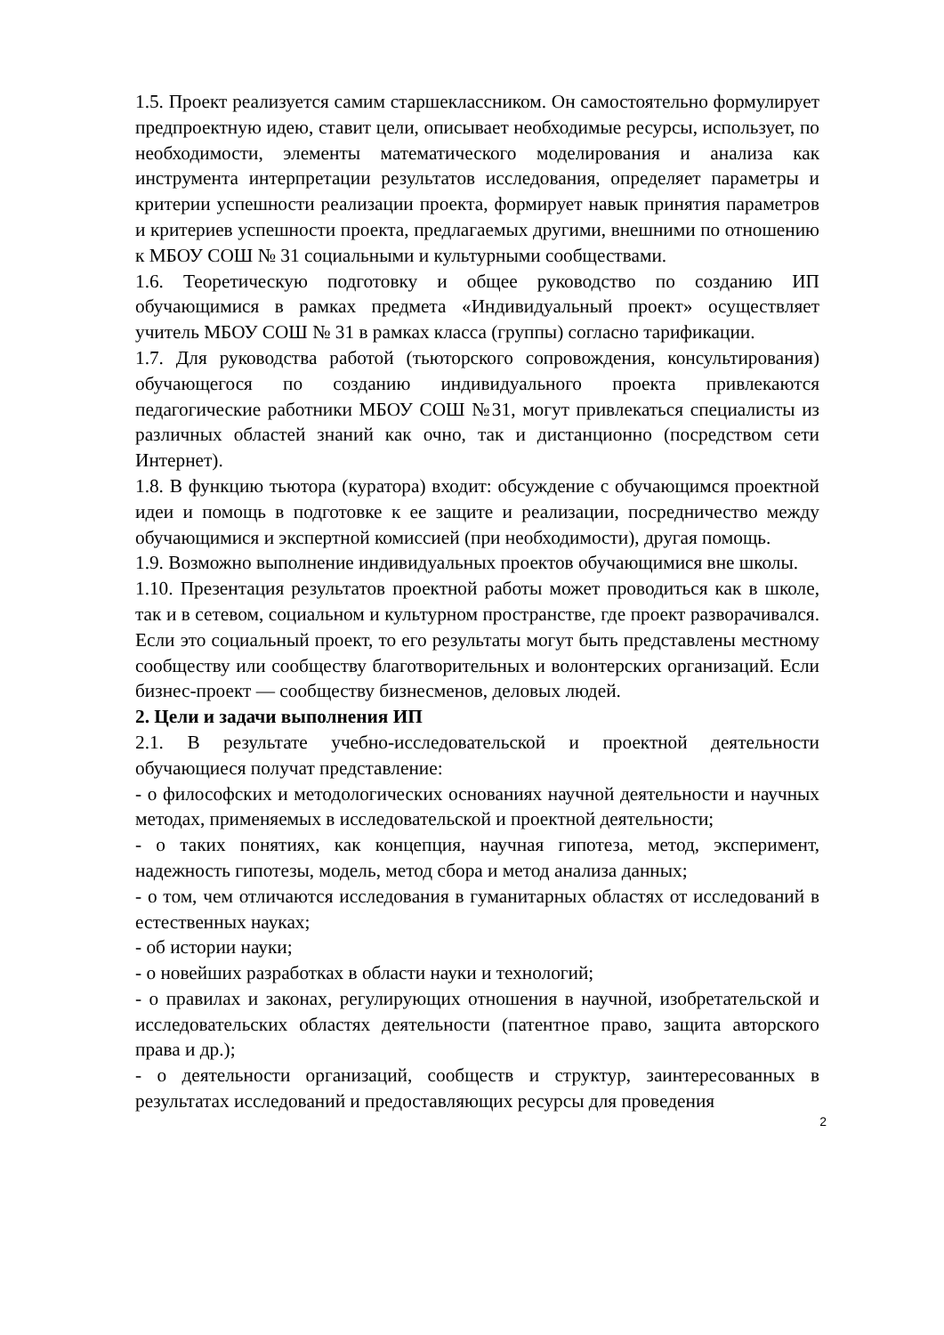1.5. Проект реализуется самим старшеклассником. Он самостоятельно формулирует предпроектную идею, ставит цели, описывает необходимые ресурсы, использует, по необходимости, элементы математического моделирования и анализа как инструмента интерпретации результатов исследования, определяет параметры и критерии успешности реализации проекта, формирует навык принятия параметров и критериев успешности проекта, предлагаемых другими, внешними по отношению к МБОУ СОШ № 31 социальными и культурными сообществами.
1.6. Теоретическую подготовку и общее руководство по созданию ИП обучающимися в рамках предмета «Индивидуальный проект» осуществляет учитель МБОУ СОШ № 31 в рамках класса (группы) согласно тарификации.
1.7. Для руководства работой (тьюторского сопровождения, консультирования) обучающегося по созданию индивидуального проекта привлекаются педагогические работники МБОУ СОШ №31, могут привлекаться специалисты из различных областей знаний как очно, так и дистанционно (посредством сети Интернет).
1.8. В функцию тьютора (куратора) входит: обсуждение с обучающимся проектной идеи и помощь в подготовке к ее защите и реализации, посредничество между обучающимися и экспертной комиссией (при необходимости), другая помощь.
1.9. Возможно выполнение индивидуальных проектов обучающимися вне школы.
1.10. Презентация результатов проектной работы может проводиться как в школе, так и в сетевом, социальном и культурном пространстве, где проект разворачивался. Если это социальный проект, то его результаты могут быть представлены местному сообществу или сообществу благотворительных и волонтерских организаций. Если бизнес-проект — сообществу бизнесменов, деловых людей.
2. Цели и задачи выполнения ИП
2.1. В результате учебно-исследовательской и проектной деятельности обучающиеся получат представление:
- о философских и методологических основаниях научной деятельности и научных методах, применяемых в исследовательской и проектной деятельности;
- о таких понятиях, как концепция, научная гипотеза, метод, эксперимент, надежность гипотезы, модель, метод сбора и метод анализа данных;
- о том, чем отличаются исследования в гуманитарных областях от исследований в естественных науках;
- об истории науки;
- о новейших разработках в области науки и технологий;
- о правилах и законах, регулирующих отношения в научной, изобретательской и исследовательских областях деятельности (патентное право, защита авторского права и др.);
- о деятельности организаций, сообществ и структур, заинтересованных в результатах исследований и предоставляющих ресурсы для проведения
2